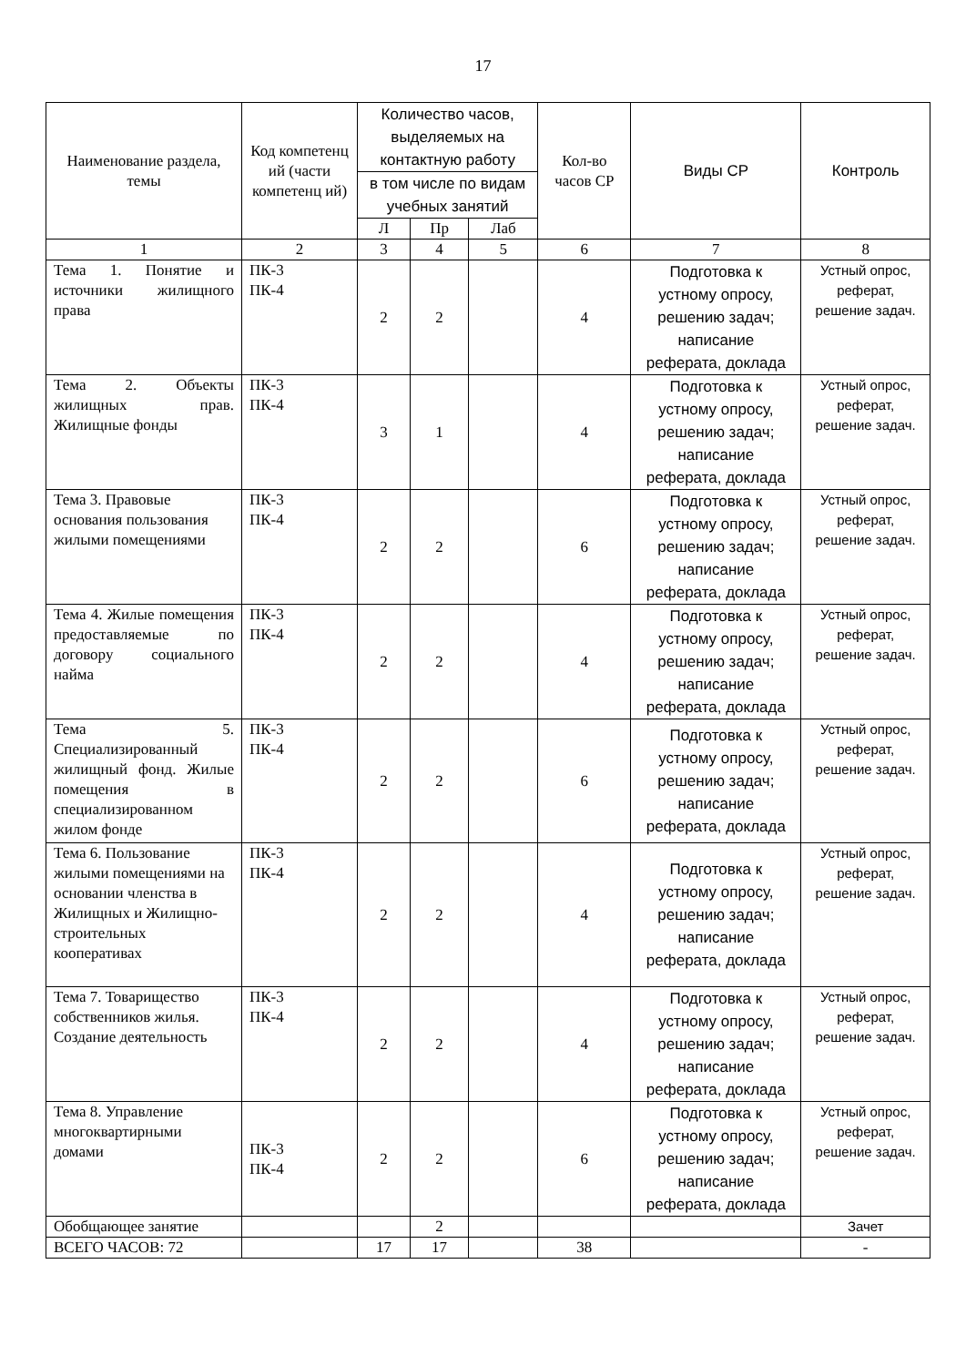17
| Наименование раздела, темы | Код компетенц ий (части компетенц ий) | Количество часов, выделяемых на контактную работу | | | Кол-во часов СР | Виды СР | Контроль |
| --- | --- | --- | --- | --- | --- | --- | --- |
| | | в том числе по видам учебных занятий | | | | | |
| | | Л | Пр | Лаб | | | |
| 1 | 2 | 3 | 4 | 5 | 6 | 7 | 8 |
| Тема 1. Понятие и источники жилищного права | ПК-3 ПК-4 | 2 | 2 | | 4 | Подготовка к устному опросу, решению задач; написание реферата, доклада | Устный опрос, реферат, решение задач. |
| Тема 2. Объекты жилищных прав. Жилищные фонды | ПК-3 ПК-4 | 3 | 1 | | 4 | Подготовка к устному опросу, решению задач; написание реферата, доклада | Устный опрос, реферат, решение задач. |
| Тема 3. Правовые основания пользования жилыми помещениями | ПК-3 ПК-4 | 2 | 2 | | 6 | Подготовка к устному опросу, решению задач; написание реферата, доклада | Устный опрос, реферат, решение задач. |
| Тема 4. Жилые помещения предоставляемые по договору социального найма | ПК-3 ПК-4 | 2 | 2 | | 4 | Подготовка к устному опросу, решению задач; написание реферата, доклада | Устный опрос, реферат, решение задач. |
| Тема 5. Специализированный жилищный фонд. Жилые помещения в специализированном жилом фонде | ПК-3 ПК-4 | 2 | 2 | | 6 | Подготовка к устному опросу, решению задач; написание реферата, доклада | Устный опрос, реферат, решение задач. |
| Тема 6. Пользование жилыми помещениями на основании членства в Жилищных и Жилищно-строительных кооперативах | ПК-3 ПК-4 | 2 | 2 | | 4 | Подготовка к устному опросу, решению задач; написание реферата, доклада | Устный опрос, реферат, решение задач. |
| Тема 7. Товарищество собственников жилья. Создание деятельность | ПК-3 ПК-4 | 2 | 2 | | 4 | Подготовка к устному опросу, решению задач; написание реферата, доклада | Устный опрос, реферат, решение задач. |
| Тема 8. Управление многоквартирными домами | ПК-3 ПК-4 | 2 | 2 | | 6 | Подготовка к устному опросу, решению задач; написание реферата, доклада | Устный опрос, реферат, решение задач. |
| Обобщающее занятие | | | 2 | | | | Зачет |
| ВСЕГО ЧАСОВ: 72 | | 17 | 17 | | 38 | | - |